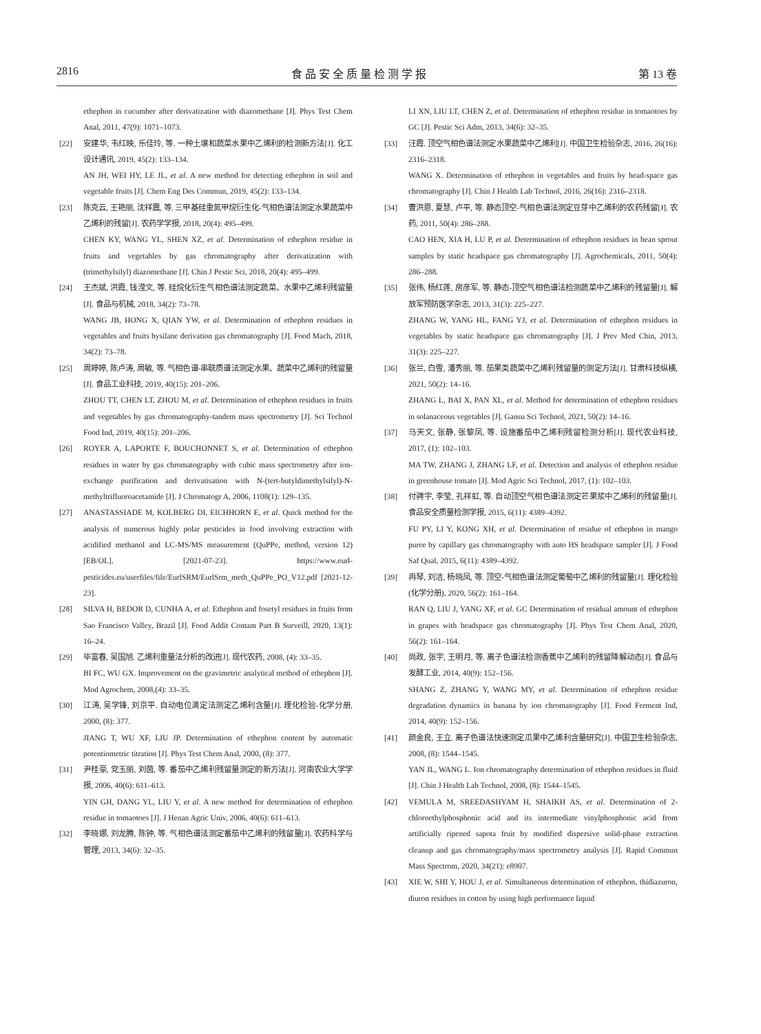2816 食 品 安 全 质 量 检 测 学 报 第 13 卷
ethephon in cucumber after derivatization with diazomethane [J]. Phys Test Chem Anal, 2011, 47(9): 1071–1073.
[22] 安建华, 韦红映, 乐佳玲, 等. 一种土壤和蔬菜水果中乙烯利的检测新方法[J]. 化工设计通讯, 2019, 45(2): 133–134.
AN JH, WEI HY, LE JL, et al. A new method for detecting ethephon in soil and vegetable fruits [J]. Chem Eng Des Commun, 2019, 45(2): 133–134.
[23] 陈克云, 王艳丽, 沈祥震, 等. 三甲基硅重氮甲烷衍生化-气相色谱法测定水果蔬菜中乙烯利的残留[J]. 农药学学报, 2018, 20(4): 495–499.
CHEN KY, WANG YL, SHEN XZ, et al. Determination of ethephon residue in fruits and vegetables by gas chromatography after derivatization with (trimethylsilyl) diazomethane [J]. Chin J Pestic Sci, 2018, 20(4): 495–499.
[24] 王杰斌, 洪霞, 钱滢文, 等. 硅烷化衍生气相色谱法测定蔬菜、水果中乙烯利残留量[J]. 食品与机械, 2018, 34(2): 73–78.
WANG JB, HONG X, QIAN YW, et al. Determination of ethephon residues in vegetables and fruits bysilane derivation gas chromatography [J]. Food Mach, 2018, 34(2): 73–78.
[25] 周婷婷, 陈卢涛, 周敏, 等. 气相色谱-串联质谱法测定水果、蔬菜中乙烯利的残留量[J]. 食品工业科技, 2019, 40(15): 201–206.
ZHOU TT, CHEN LT, ZHOU M, et al. Determination of ethephon residues in fruits and vegetables by gas chromatography-tandem mass spectrometry [J]. Sci Technol Food Ind, 2019, 40(15): 201–206.
[26] ROYER A, LAPORTE F, BOUCHONNET S, et al. Determination of ethephon residues in water by gas chromatography with cubic mass spectrometry after ion-exchange purification and derivatisation with N-(tert-butyldimethylsilyl)-N-methyltrifluoroacetamide [J]. J Chromatogr A, 2006, 1108(1): 129–135.
[27] ANASTASSIADE M, KOLBERG DI, EICHHORN E, et al. Quick method for the analysis of numerous highly polar pesticides in food involving extraction with acidified methanol and LC-MS/MS measurement (QuPPe, method, version 12) [EB/OL]. [2021-07-23]. https://www.eurl-pesticides.eu/userfiles/file/EurlSRM/EurlSrm_meth_QuPPe_PO_V12.pdf [2021-12-23].
[28] SILVA H, BEDOR D, CUNHA A, et al. Ethephon and fosetyl residues in fruits from Sao Francisco Valley, Brazil [J]. Food Addit Contam Part B Surveill, 2020, 13(1): 16–24.
[29] 毕富春, 吴国旭. 乙烯利重量法分析的改进[J]. 现代农药, 2008, (4): 33–35.
BI FC, WU GX. Improvement on the gravimetric analytical method of ethephon [J]. Mod Agrochem, 2008,(4): 33–35.
[30] 江涛, 吴学锋, 刘京平. 自动电位滴定法测定乙烯利含量[J]. 理化检验-化学分册, 2000, (8): 377.
JIANG T, WU XF, LIU JP. Determination of ethephon content by automatic potentiometric titration [J]. Phys Test Chem Anal, 2000, (8): 377.
[31] 尹桂豪, 党玉丽, 刘茵, 等. 番茄中乙烯利残留量测定的新方法[J]. 河南农业大学学报, 2006, 40(6): 611–613.
YIN GH, DANG YL, LIU Y, et al. A new method for determination of ethephon residue in tomaotoes [J]. J Henan Agric Univ, 2006, 40(6): 611–613.
[32] 李晓娜, 刘龙腾, 陈钟, 等. 气相色谱法测定番茄中乙烯利的残留量[J]. 农药科学与管理, 2013, 34(6): 32–35.
LI XN, LIU LT, CHEN Z, et al. Determination of ethephon residue in tomaotoes by GC [J]. Pestic Sci Adm, 2013, 34(6): 32–35.
[33] 汪霞. 顶空气相色谱法测定水果蔬菜中乙烯利[J]. 中国卫生检验杂志, 2016, 26(16): 2316–2318.
WANG X. Determination of ethephon in vegetables and fruits by head-space gas chromatography [J]. Chin J Health Lab Technol, 2016, 26(16): 2316–2318.
[34] 曹洪恩, 夏慧, 卢平, 等. 静态顶空-气相色谱法测定豆芽中乙烯利的农药残留[J]. 农药, 2011, 50(4): 286–288.
CAO HEN, XIA H, LU P, et al. Determination of ethephon residues in bean sprout samples by static headspace gas chromatography [J]. Agrochemicals, 2011, 50(4): 286–288.
[35] 张伟, 杨红莲, 房彦军, 等. 静态-顶空气相色谱法检测蔬菜中乙烯利的残留量[J]. 解放军预防医学杂志, 2013, 31(3): 225–227.
ZHANG W, YANG HL, FANG YJ, et al. Determination of ethephon residues in vegetables by static headspace gas chromatography [J]. J Prev Med Chin, 2013, 31(3): 225–227.
[36] 张兰, 白雪, 潘秀丽, 等. 茄果类蔬菜中乙烯利残留量的测定方法[J]. 甘肃科技纵横, 2021, 50(2): 14–16.
ZHANG L, BAI X, PAN XL, et al. Method for determination of ethephon residues in solanaceous vegetables [J]. Gansu Sci Technol, 2021, 50(2): 14–16.
[37] 马天文, 张静, 张黎凤, 等. 设施番茄中乙烯利残留检测分析[J]. 现代农业科技, 2017, (1): 102–103.
MA TW, ZHANG J, ZHANG LF, et al. Detection and analysis of ethephon residue in greenhouse tomato [J]. Mod Agric Sci Technol, 2017, (1): 102–103.
[38] 付骋宇, 李莹, 孔祥虹, 等. 自动顶空气相色谱法测定芒果浆中乙烯利的残留量[J]. 食品安全质量检测学报, 2015, 6(11): 4389–4392.
FU PY, LI Y, KONG XH, et al. Determination of residue of ethephon in mango puree by capillary gas chromatography with auto HS headspace sampler [J]. J Food Saf Qual, 2015, 6(11): 4389–4392.
[39] 冉琴, 刘洁, 杨晓凤, 等. 顶空-气相色谱法测定葡萄中乙烯利的残留量[J]. 理化检验(化学分册), 2020, 56(2): 161–164.
RAN Q, LIU J, YANG XF, et al. GC Determination of residual amount of ethephon in grapes with headspace gas chromatography [J]. Phys Test Chem Anal, 2020, 56(2): 161–164.
[40] 尚政, 张宇, 王明月, 等. 离子色谱法检测香蕉中乙烯利的残留降解动态[J]. 食品与发酵工业, 2014, 40(9): 152–156.
SHANG Z, ZHANG Y, WANG MY, et al. Determination of ethephon residue degradation dynamics in banana by ion chromatography [J]. Food Ferment Ind, 2014, 40(9): 152–156.
[41] 颜金良, 王立. 离子色谱法快速测定瓜果中乙烯利含量研究[J]. 中国卫生检验杂志, 2008, (8): 1544–1545.
YAN JL, WANG L. Ion chromatography determination of ethephon residues in fluid [J]. Chin J Health Lab Technol, 2008, (8): 1544–1545.
[42] VEMULA M, SREEDASHYAM H, SHAIKH AS, et al. Determination of 2-chloroethylphosphonic acid and its intermediate vinylphosphonic acid from artificially ripened sapota fruit by modified dispersive solid-phase extraction cleanup and gas chromatography/mass spectrometry analysis [J]. Rapid Commun Mass Spectrom, 2020, 34(21): e8907.
[43] XIE W, SHI Y, HOU J, et al. Simultaneous determination of ethephon, thidiazuron, diuron residues in cotton by using high performance liquid